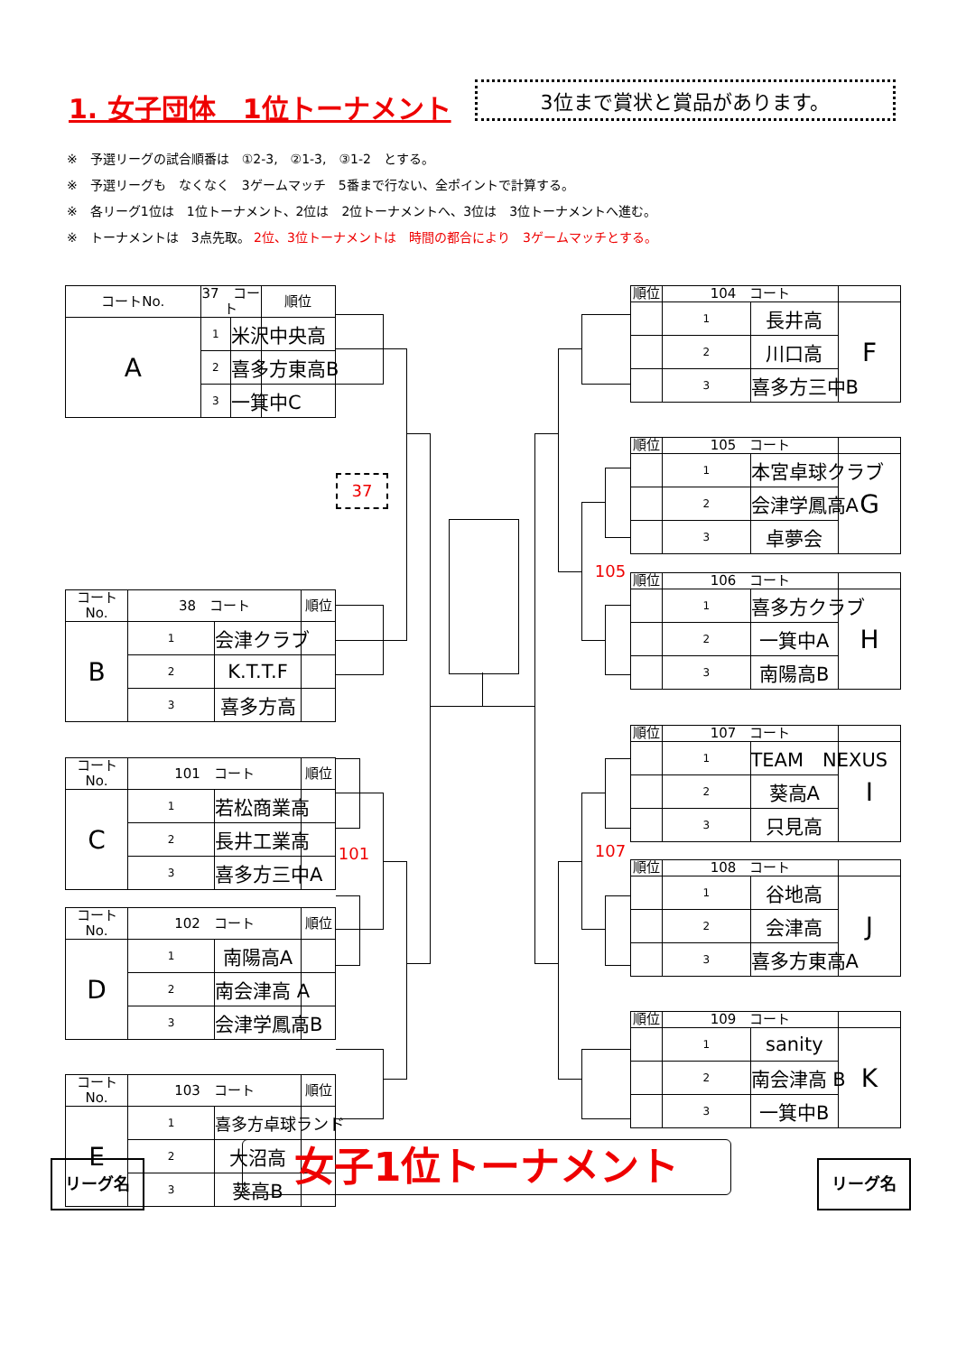1. 女子団体　1位トーナメント
3位まで賞状と賞品があります。
※　予選リーグの試合順番は　①2-3,　②1-3,　③1-2　とする。
※　予選リーグも　なくなく　3ゲームマッチ　5番まで行ない、全ポイントで計算する。
※　各リーグ1位は　1位トーナメント、2位は　2位トーナメントへ、3位は　3位トーナメントへ進む。
※　トーナメントは　3点先取。 2位、3位トーナメントは　時間の都合により　3ゲームマッチとする。
| コートNo. | 37 コート | | 順位 |
| --- | --- | --- | --- |
| A | 1 | 米沢中央高 | |
| | 2 | 喜多方東高B | |
| | 3 | 一箕中C | |
| コートNo. | 38 コート | | 順位 |
| --- | --- | --- | --- |
| B | 1 | 会津クラブ | |
| | 2 | K.T.T.F | |
| | 3 | 喜多方高 | |
| コートNo. | 101 コート | | 順位 |
| --- | --- | --- | --- |
| C | 1 | 若松商業高 | |
| | 2 | 長井工業高 | |
| | 3 | 喜多方三中A | |
| コートNo. | 102 コート | | 順位 |
| --- | --- | --- | --- |
| D | 1 | 南陽高A | |
| | 2 | 南会津高 A | |
| | 3 | 会津学鳳高B | |
| コートNo. | 103 コート | | 順位 |
| --- | --- | --- | --- |
| E | 1 | 喜多方卓球ランド | |
| | 2 | 大沼高 | |
| | 3 | 葵高B | |
37
105
101
107
| 順位 | 104 コート | | |
| --- | --- | --- | --- |
| | 1 | 長井高 | F |
| | 2 | 川口高 | |
| | 3 | 喜多方三中B | |
| 順位 | 105 コート | | |
| --- | --- | --- | --- |
| | 1 | 本宮卓球クラブ | G |
| | 2 | 会津学鳳高A | |
| | 3 | 卓夢会 | |
| 順位 | 106 コート | | |
| --- | --- | --- | --- |
| | 1 | 喜多方クラブ | H |
| | 2 | 一箕中A | |
| | 3 | 南陽高B | |
| 順位 | 107 コート | | |
| --- | --- | --- | --- |
| | 1 | TEAM NEXUS | I |
| | 2 | 葵高A | |
| | 3 | 只見高 | |
| 順位 | 108 コート | | |
| --- | --- | --- | --- |
| | 1 | 谷地高 | J |
| | 2 | 会津高 | |
| | 3 | 喜多方東高A | |
| 順位 | 109 コート | | |
| --- | --- | --- | --- |
| | 1 | sanity | K |
| | 2 | 南会津高 B | |
| | 3 | 一箕中B | |
リーグ名 女子1位トーナメント リーグ名